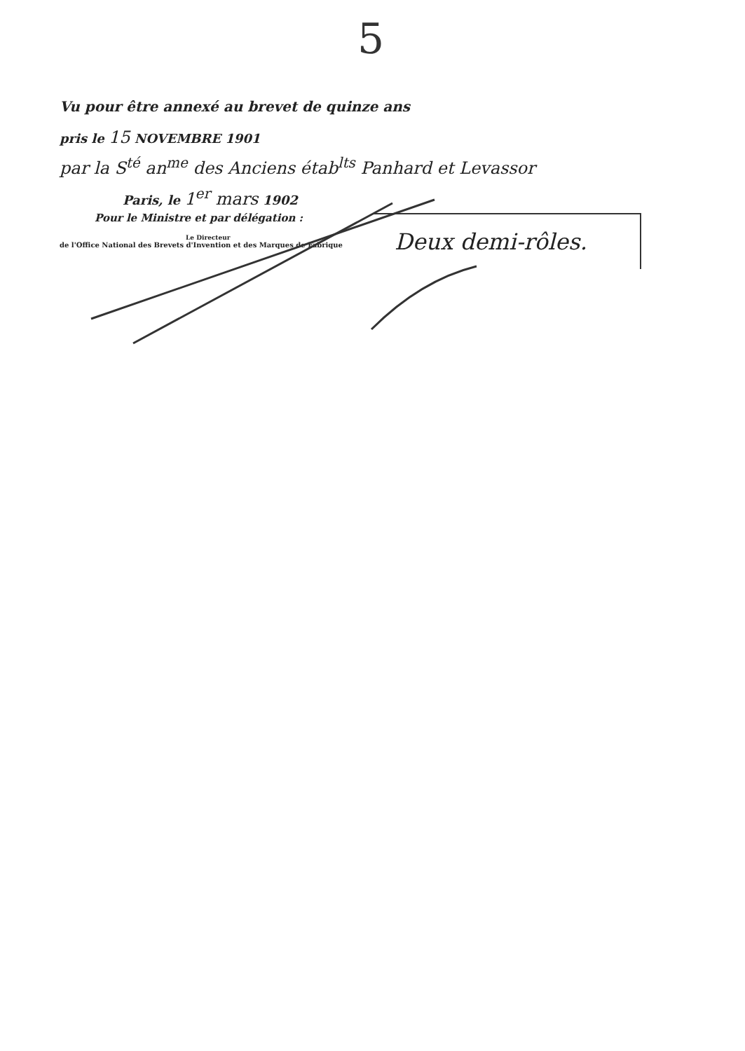5
Vu pour être annexé au brevet de quinze ans
pris le 15 NOVEMBRE 1901
par la S<sup>té</sup> an<sup>me</sup> des Anciens étab<sup>lts</sup> Panhard et Levassor
Paris, le 1<sup>er</sup> mars 1902
Pour le Ministre et par délégation :
Le Directeur
de l'Office National des Brevets d'Invention et des Marques de Fabrique Deux demi-rôles.